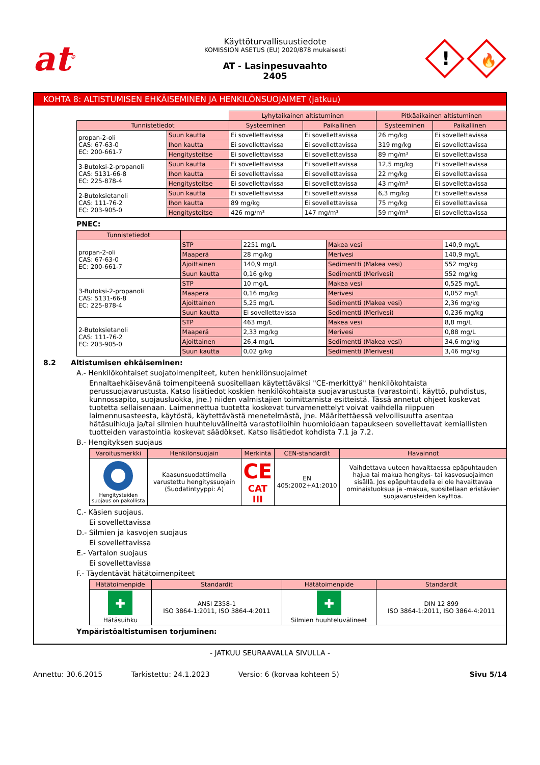at<sup>®</sup>
Käyttöturvallisuustiedote
KOMISSION ASETUS (EU) 2020/878 mukaisesti
AT - Lasinpesuvaahto
2405
!
🔥
KOHTA 8: ALTISTUMISEN EHKÄISEMINEN JA HENKILÖNSUOJAIMET (jatkuu)
| | | Lyhytaikainen altistuminen | | Pitkäaikainen altistuminen | |
| Tunnistetiedot | | Systeeminen | Paikallinen | Systeeminen | Paikallinen |
| propan-2-oli CAS: 67-63-0 EC: 200-661-7 | Suun kautta | Ei sovellettavissa | Ei sovellettavissa | 26 mg/kg | Ei sovellettavissa |
| | Ihon kautta | Ei sovellettavissa | Ei sovellettavissa | 319 mg/kg | Ei sovellettavissa |
| | Hengitysteitse | Ei sovellettavissa | Ei sovellettavissa | 89 mg/m³ | Ei sovellettavissa |
| 3-Butoksi-2-propanoli CAS: 5131-66-8 EC: 225-878-4 | Suun kautta | Ei sovellettavissa | Ei sovellettavissa | 12,5 mg/kg | Ei sovellettavissa |
| | Ihon kautta | Ei sovellettavissa | Ei sovellettavissa | 22 mg/kg | Ei sovellettavissa |
| | Hengitysteitse | Ei sovellettavissa | Ei sovellettavissa | 43 mg/m³ | Ei sovellettavissa |
| 2-Butoksietanoli CAS: 111-76-2 EC: 203-905-0 | Suun kautta | Ei sovellettavissa | Ei sovellettavissa | 6,3 mg/kg | Ei sovellettavissa |
| | Ihon kautta | 89 mg/kg | Ei sovellettavissa | 75 mg/kg | Ei sovellettavissa |
| | Hengitysteitse | 426 mg/m³ | 147 mg/m³ | 59 mg/m³ | Ei sovellettavissa |
PNEC:
| Tunnistetiedot | | | | |
| --- | --- | --- | --- | --- |
| propan-2-oli CAS: 67-63-0 EC: 200-661-7 | STP | 2251 mg/L | Makea vesi | 140,9 mg/L |
| | Maaperä | 28 mg/kg | Merivesi | 140,9 mg/L |
| | Ajoittainen | 140,9 mg/L | Sedimentti (Makea vesi) | 552 mg/kg |
| | Suun kautta | 0,16 g/kg | Sedimentti (Merivesi) | 552 mg/kg |
| 3-Butoksi-2-propanoli CAS: 5131-66-8 EC: 225-878-4 | STP | 10 mg/L | Makea vesi | 0,525 mg/L |
| | Maaperä | 0,16 mg/kg | Merivesi | 0,052 mg/L |
| | Ajoittainen | 5,25 mg/L | Sedimentti (Makea vesi) | 2,36 mg/kg |
| | Suun kautta | Ei sovellettavissa | Sedimentti (Merivesi) | 0,236 mg/kg |
| 2-Butoksietanoli CAS: 111-76-2 EC: 203-905-0 | STP | 463 mg/L | Makea vesi | 8,8 mg/L |
| | Maaperä | 2,33 mg/kg | Merivesi | 0,88 mg/L |
| | Ajoittainen | 26,4 mg/L | Sedimentti (Makea vesi) | 34,6 mg/kg |
| | Suun kautta | 0,02 g/kg | Sedimentti (Merivesi) | 3,46 mg/kg |
8.2 Altistumisen ehkäiseminen:
A.- Henkilökohtaiset suojatoimenpiteet, kuten henkilönsuojaimet
Ennaltaehkäisevänä toimenpiteenä suositellaan käytettäväksi "CE-merkittyä" henkilökohtaista perussuojavarustusta. Katso lisätiedot koskien henkilökohtaista suojavarustusta (varastointi, käyttö, puhdistus, kunnossapito, suojausluokka, jne.) niiden valmistajien toimittamista esitteistä. Tässä annetut ohjeet koskevat tuotetta sellaisenaan. Laimennettua tuotetta koskevat turvamenettelyt voivat vaihdella riippuen laimennusasteesta, käytöstä, käytettävästä menetelmästä, jne. Määritettäessä velvollisuutta asentaa hätäsuihkuja ja/tai silmien huuhteluvälineitä varastotiloihin huomioidaan tapaukseen sovellettavat kemiallisten tuotteiden varastointia koskevat säädökset. Katso lisätiedot kohdista 7.1 ja 7.2.
B.- Hengityksen suojaus
| Varoitusmerkki | Henkilönsuojain | Merkintä | CEN-standardit | Havainnot |
| --- | --- | --- | --- | --- |
| Hengitysteiden suojaus on pakollista | Kaasunsuodattimella varustettu hengityssuojain (Suodatintyyppi: A) | CE CAT III | EN 405:2002+A1:2010 | Vaihdettava uuteen havaittaessa epäpuhtauden hajua tai makua hengitys- tai kasvosuojaimen sisällä. Jos epäpuhtaudella ei ole havaittavaa ominaistuoksua ja -makua, suositellaan eristävien suojavarusteiden käyttöä. |
C.- Käsien suojaus.
Ei sovellettavissa
D.- Silmien ja kasvojen suojaus
Ei sovellettavissa
E.- Vartalon suojaus
Ei sovellettavissa
F.- Täydentävät hätätoimenpiteet
| Hätätoimenpide | Standardit | Hätätoimenpide | Standardit |
| --- | --- | --- | --- |
| ✚ Hätäsuihku | ANSI Z358-1 ISO 3864-1:2011, ISO 3864-4:2011 | ✚ Silmien huuhteluvälineet | DIN 12 899 ISO 3864-1:2011, ISO 3864-4:2011 |
Ympäristöaltistumisen torjuminen:
- JATKUU SEURAAVALLA SIVULLA -
Annettu: 30.6.2015 Tarkistettu: 24.1.2023 Versio: 6 (korvaa kohteen 5) Sivu 5/14